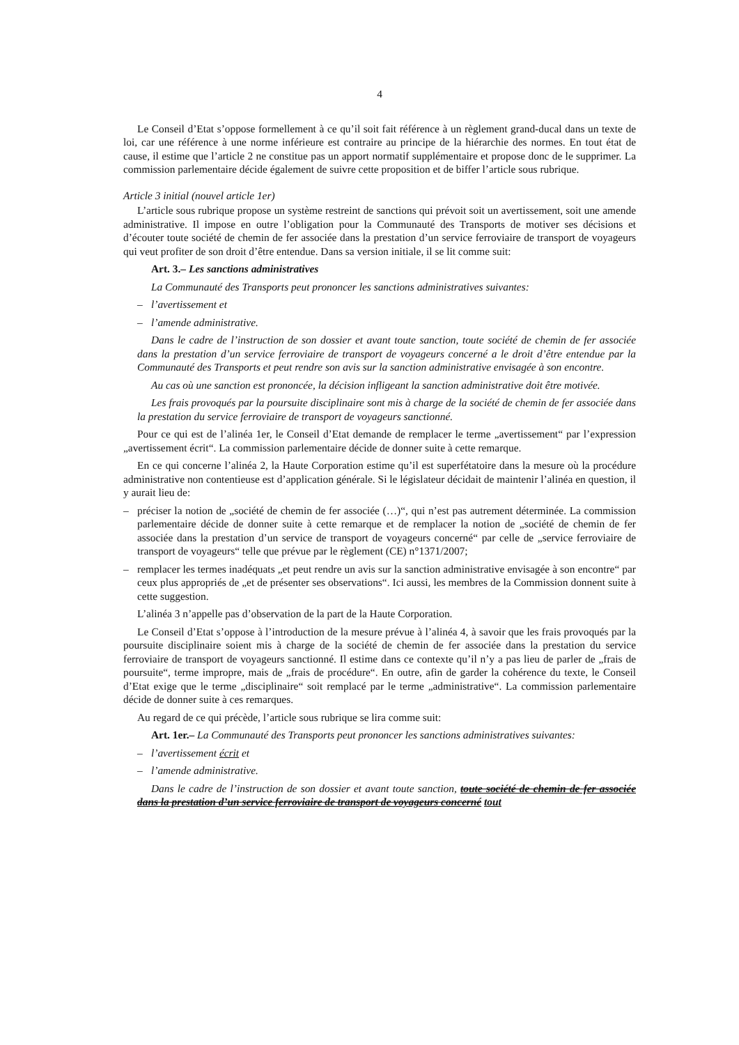4
Le Conseil d’Etat s’oppose formellement à ce qu’il soit fait référence à un règlement grand-ducal dans un texte de loi, car une référence à une norme inférieure est contraire au principe de la hiérarchie des normes. En tout état de cause, il estime que l’article 2 ne constitue pas un apport normatif supplémentaire et propose donc de le supprimer. La commission parlementaire décide également de suivre cette proposition et de biffer l’article sous rubrique.
Article 3 initial (nouvel article 1er)
L’article sous rubrique propose un système restreint de sanctions qui prévoit soit un avertissement, soit une amende administrative. Il impose en outre l’obligation pour la Communauté des Transports de motiver ses décisions et d’écouter toute société de chemin de fer associée dans la prestation d’un service ferroviaire de transport de voyageurs qui veut profiter de son droit d’être entendue. Dans sa version initiale, il se lit comme suit:
Art. 3.– Les sanctions administratives
La Communauté des Transports peut prononcer les sanctions administratives suivantes:
– l’avertissement et
– l’amende administrative.
Dans le cadre de l’instruction de son dossier et avant toute sanction, toute société de chemin de fer associée dans la prestation d’un service ferroviaire de transport de voyageurs concerné a le droit d’être entendue par la Communauté des Transports et peut rendre son avis sur la sanction administrative envisagée à son encontre.
Au cas où une sanction est prononcée, la décision infligeant la sanction administrative doit être motivée.
Les frais provoqués par la poursuite disciplinaire sont mis à charge de la société de chemin de fer associée dans la prestation du service ferroviaire de transport de voyageurs sanctionné.
Pour ce qui est de l’alinéa 1er, le Conseil d’Etat demande de remplacer le terme „avertissement“ par l’expression „avertissement écrit“. La commission parlementaire décide de donner suite à cette remarque.
En ce qui concerne l’alinéa 2, la Haute Corporation estime qu’il est superfétatoire dans la mesure où la procédure administrative non contentieuse est d’application générale. Si le législateur décidait de maintenir l’alinéa en question, il y aurait lieu de:
– préciser la notion de „société de chemin de fer associée (…)“, qui n’est pas autrement déterminée. La commission parlementaire décide de donner suite à cette remarque et de remplacer la notion de „société de chemin de fer associée dans la prestation d’un service de transport de voyageurs concerné“ par celle de „service ferroviaire de transport de voyageurs“ telle que prévue par le règlement (CE) n°1371/2007;
– remplacer les termes inadéquats „et peut rendre un avis sur la sanction administrative envisagée à son encontre“ par ceux plus appropriés de „et de présenter ses observations“. Ici aussi, les membres de la Commission donnent suite à cette suggestion.
L’alinéa 3 n’appelle pas d’observation de la part de la Haute Corporation.
Le Conseil d’Etat s’oppose à l’introduction de la mesure prévue à l’alinéa 4, à savoir que les frais provoqués par la poursuite disciplinaire soient mis à charge de la société de chemin de fer associée dans la prestation du service ferroviaire de transport de voyageurs sanctionné. Il estime dans ce contexte qu’il n’y a pas lieu de parler de „frais de poursuite“, terme impropre, mais de „frais de procédure“. En outre, afin de garder la cohérence du texte, le Conseil d’Etat exige que le terme „disciplinaire“ soit remplacé par le terme „administrative“. La commission parlementaire décide de donner suite à ces remarques.
Au regard de ce qui précède, l’article sous rubrique se lira comme suit:
Art. 1er.– La Communauté des Transports peut prononcer les sanctions administratives suivantes:
– l’avertissement écrit et
– l’amende administrative.
Dans le cadre de l’instruction de son dossier et avant toute sanction, toute société de chemin de fer associée dans la prestation d’un service ferroviaire de transport de voyageurs concerné tout